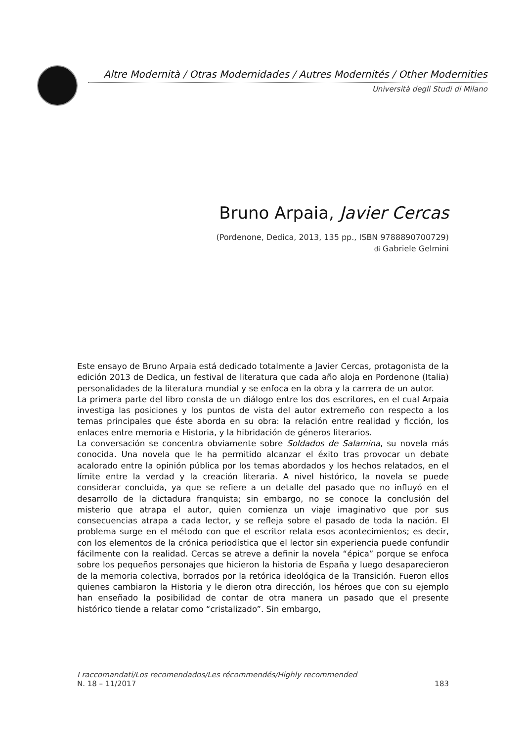Altre Modernità / Otras Modernidades / Autres Modernités / Other Modernities
Università degli Studi di Milano
Bruno Arpaia, Javier Cercas
(Pordenone, Dedica, 2013, 135 pp., ISBN 9788890700729)
di Gabriele Gelmini
Este ensayo de Bruno Arpaia está dedicado totalmente a Javier Cercas, protagonista de la edición 2013 de Dedica, un festival de literatura que cada año aloja en Pordenone (Italia) personalidades de la literatura mundial y se enfoca en la obra y la carrera de un autor.
La primera parte del libro consta de un diálogo entre los dos escritores, en el cual Arpaia investiga las posiciones y los puntos de vista del autor extremeño con respecto a los temas principales que éste aborda en su obra: la relación entre realidad y ficción, los enlaces entre memoria e Historia, y la hibridación de géneros literarios.
La conversación se concentra obviamente sobre Soldados de Salamina, su novela más conocida. Una novela que le ha permitido alcanzar el éxito tras provocar un debate acalorado entre la opinión pública por los temas abordados y los hechos relatados, en el límite entre la verdad y la creación literaria. A nivel histórico, la novela se puede considerar concluida, ya que se refiere a un detalle del pasado que no influyó en el desarrollo de la dictadura franquista; sin embargo, no se conoce la conclusión del misterio que atrapa el autor, quien comienza un viaje imaginativo que por sus consecuencias atrapa a cada lector, y se refleja sobre el pasado de toda la nación. El problema surge en el método con que el escritor relata esos acontecimientos; es decir, con los elementos de la crónica periodística que el lector sin experiencia puede confundir fácilmente con la realidad. Cercas se atreve a definir la novela “épica” porque se enfoca sobre los pequeños personajes que hicieron la historia de España y luego desaparecieron de la memoria colectiva, borrados por la retórica ideológica de la Transición. Fueron ellos quienes cambiaron la Historia y le dieron otra dirección, los héroes que con su ejemplo han enseñado la posibilidad de contar de otra manera un pasado que el presente histórico tiende a relatar como “cristalizado”. Sin embargo,
I raccomandati/Los recomendados/Les récommendés/Highly recommended
N. 18 – 11/2017 183